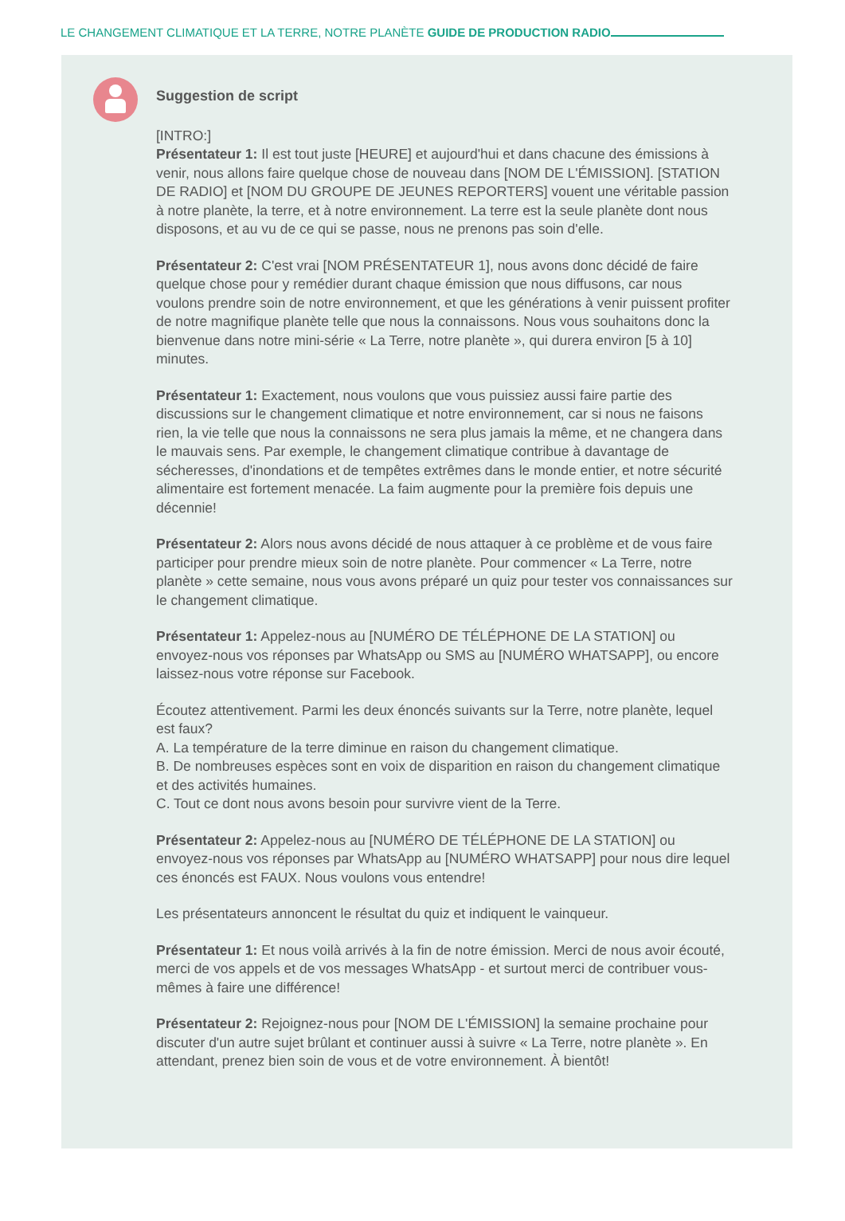LE CHANGEMENT CLIMATIQUE ET LA TERRE, NOTRE PLANÈTE GUIDE DE PRODUCTION RADIO
Suggestion de script
[INTRO:]
Présentateur 1: Il est tout juste [HEURE] et aujourd'hui et dans chacune des émissions à venir, nous allons faire quelque chose de nouveau dans [NOM DE L'ÉMISSION]. [STATION DE RADIO] et [NOM DU GROUPE DE JEUNES REPORTERS] vouent une véritable passion à notre planète, la terre, et à notre environnement. La terre est la seule planète dont nous disposons, et au vu de ce qui se passe, nous ne prenons pas soin d'elle.
Présentateur 2: C'est vrai [NOM PRÉSENTATEUR 1], nous avons donc décidé de faire quelque chose pour y remédier durant chaque émission que nous diffusons, car nous voulons prendre soin de notre environnement, et que les générations à venir puissent profiter de notre magnifique planète telle que nous la connaissons. Nous vous souhaitons donc la bienvenue dans notre mini-série « La Terre, notre planète », qui durera environ [5 à 10] minutes.
Présentateur 1: Exactement, nous voulons que vous puissiez aussi faire partie des discussions sur le changement climatique et notre environnement, car si nous ne faisons rien, la vie telle que nous la connaissons ne sera plus jamais la même, et ne changera dans le mauvais sens. Par exemple, le changement climatique contribue à davantage de sécheresses, d'inondations et de tempêtes extrêmes dans le monde entier, et notre sécurité alimentaire est fortement menacée. La faim augmente pour la première fois depuis une décennie!
Présentateur 2: Alors nous avons décidé de nous attaquer à ce problème et de vous faire participer pour prendre mieux soin de notre planète. Pour commencer « La Terre, notre planète » cette semaine, nous vous avons préparé un quiz pour tester vos connaissances sur le changement climatique.
Présentateur 1: Appelez-nous au [NUMÉRO DE TÉLÉPHONE DE LA STATION] ou envoyez-nous vos réponses par WhatsApp ou SMS au [NUMÉRO WHATSAPP], ou encore laissez-nous votre réponse sur Facebook.
Écoutez attentivement. Parmi les deux énoncés suivants sur la Terre, notre planète, lequel est faux?
A. La température de la terre diminue en raison du changement climatique.
B. De nombreuses espèces sont en voix de disparition en raison du changement climatique et des activités humaines.
C. Tout ce dont nous avons besoin pour survivre vient de la Terre.
Présentateur 2: Appelez-nous au [NUMÉRO DE TÉLÉPHONE DE LA STATION] ou envoyez-nous vos réponses par WhatsApp au [NUMÉRO WHATSAPP] pour nous dire lequel ces énoncés est FAUX. Nous voulons vous entendre!
Les présentateurs annoncent le résultat du quiz et indiquent le vainqueur.
Présentateur 1: Et nous voilà arrivés à la fin de notre émission. Merci de nous avoir écouté, merci de vos appels et de vos messages WhatsApp - et surtout merci de contribuer vous-mêmes à faire une différence!
Présentateur 2: Rejoignez-nous pour [NOM DE L'ÉMISSION] la semaine prochaine pour discuter d'un autre sujet brûlant et continuer aussi à suivre « La Terre, notre planète ». En attendant, prenez bien soin de vous et de votre environnement. À bientôt!